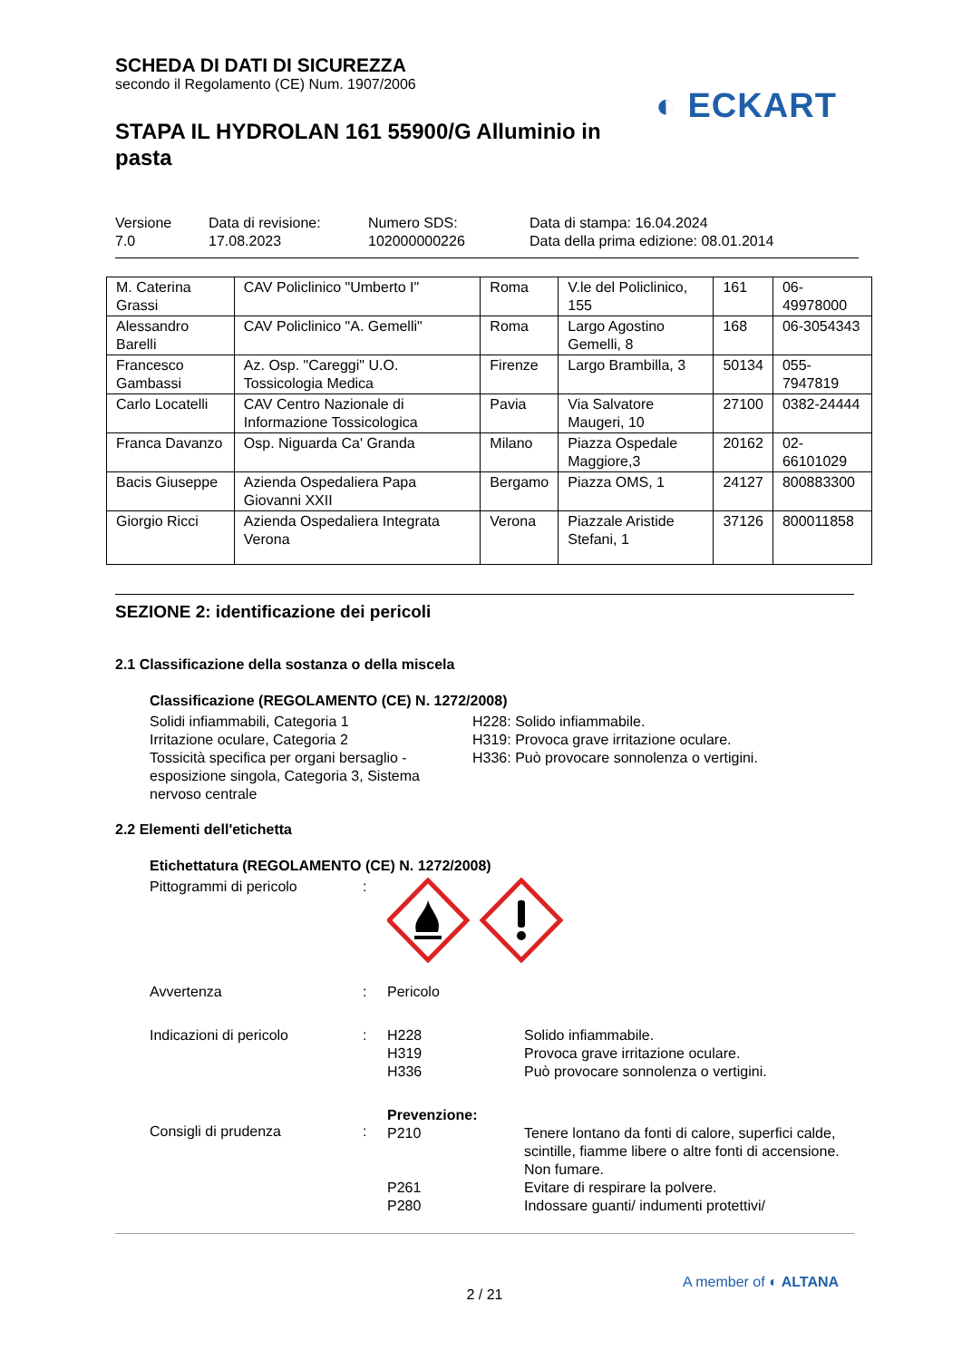SCHEDA DI DATI DI SICUREZZA
secondo il Regolamento (CE) Num. 1907/2006
◐ ECKART
STAPA IL HYDROLAN 161 55900/G Alluminio in pasta
Versione
7.0
Data di revisione:
17.08.2023
Numero SDS:
102000000226
Data di stampa: 16.04.2024
Data della prima edizione: 08.01.2014
| M. Caterina Grassi | CAV Policlinico "Umberto I" | Roma | V.le del Policlinico, 155 | 161 | 06-49978000 |
| Alessandro Barelli | CAV Policlinico "A. Gemelli" | Roma | Largo Agostino Gemelli, 8 | 168 | 06-3054343 |
| Francesco Gambassi | Az. Osp. "Careggi" U.O. Tossicologia Medica | Firenze | Largo Brambilla, 3 | 50134 | 055-7947819 |
| Carlo Locatelli | CAV Centro Nazionale di Informazione Tossicologica | Pavia | Via Salvatore Maugeri, 10 | 27100 | 0382-24444 |
| Franca Davanzo | Osp. Niguarda Ca' Granda | Milano | Piazza Ospedale Maggiore,3 | 20162 | 02-66101029 |
| Bacis Giuseppe | Azienda Ospedaliera Papa Giovanni XXII | Bergamo | Piazza OMS, 1 | 24127 | 800883300 |
| Giorgio Ricci | Azienda Ospedaliera Integrata Verona | Verona | Piazzale Aristide Stefani, 1 | 37126 | 800011858 |
SEZIONE 2: identificazione dei pericoli
2.1 Classificazione della sostanza o della miscela
Classificazione (REGOLAMENTO (CE) N. 1272/2008)
Solidi infiammabili, Categoria 1
H228: Solido infiammabile.
Irritazione oculare, Categoria 2
H319: Provoca grave irritazione oculare.
Tossicità specifica per organi bersaglio - esposizione singola, Categoria 3, Sistema nervoso centrale
H336: Può provocare sonnolenza o vertigini.
2.2 Elementi dell'etichetta
Etichettatura (REGOLAMENTO (CE) N. 1272/2008)
Pittogrammi di pericolo
:
Avvertenza
:
Pericolo
Indicazioni di pericolo
:
H228
H319
H336
Solido infiammabile.
Provoca grave irritazione oculare.
Può provocare sonnolenza o vertigini.
Consigli di prudenza
:
Prevenzione:
P210
P261
P280
Tenere lontano da fonti di calore, superfici calde, scintille, fiamme libere o altre fonti di accensione. Non fumare.
Evitare di respirare la polvere.
Indossare guanti/ indumenti protettivi/
2 / 21
A member of ◐ ALTANA